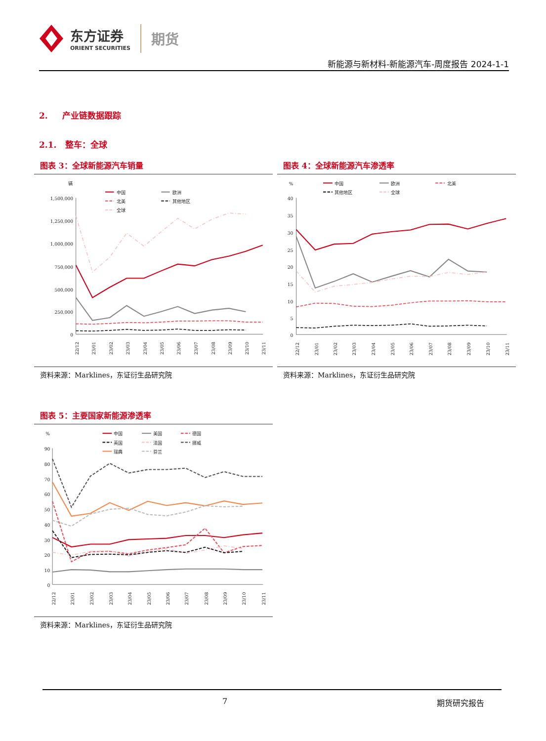东方证券
ORIENT SECURITIES
期货
新能源与新材料-新能源汽车-周度报告 2024-1-1
2. 产业链数据跟踪
2.1. 整车：全球
图表 3：全球新能源汽车销量
辆
1,500,000
1,250,000
1,000,000
750,000
500,000
250,000
0
中国
北美
全球
欧洲
其他地区
22/12
23/01
23/02
23/03
23/04
23/05
23/06
23/07
23/08
23/09
23/10
23/11
资料来源：Marklines，东证衍生品研究院
图表 4：全球新能源汽车渗透率
%
40
35
30
25
20
15
10
5
0
中国
其他地区
欧洲
全球
北美
22/12
23/01
23/02
23/03
23/04
23/05
23/06
23/07
23/08
23/09
23/10
23/11
资料来源：Marklines，东证衍生品研究院
图表 5：主要国家新能源渗透率
%
90
80
70
60
50
40
30
20
10
0
中国
英国
瑞典
美国
法国
芬兰
德国
挪威
22/12
23/01
23/02
23/03
23/04
23/05
23/06
23/07
23/08
23/09
23/10
23/11
资料来源：Marklines，东证衍生品研究院
7 期货研究报告